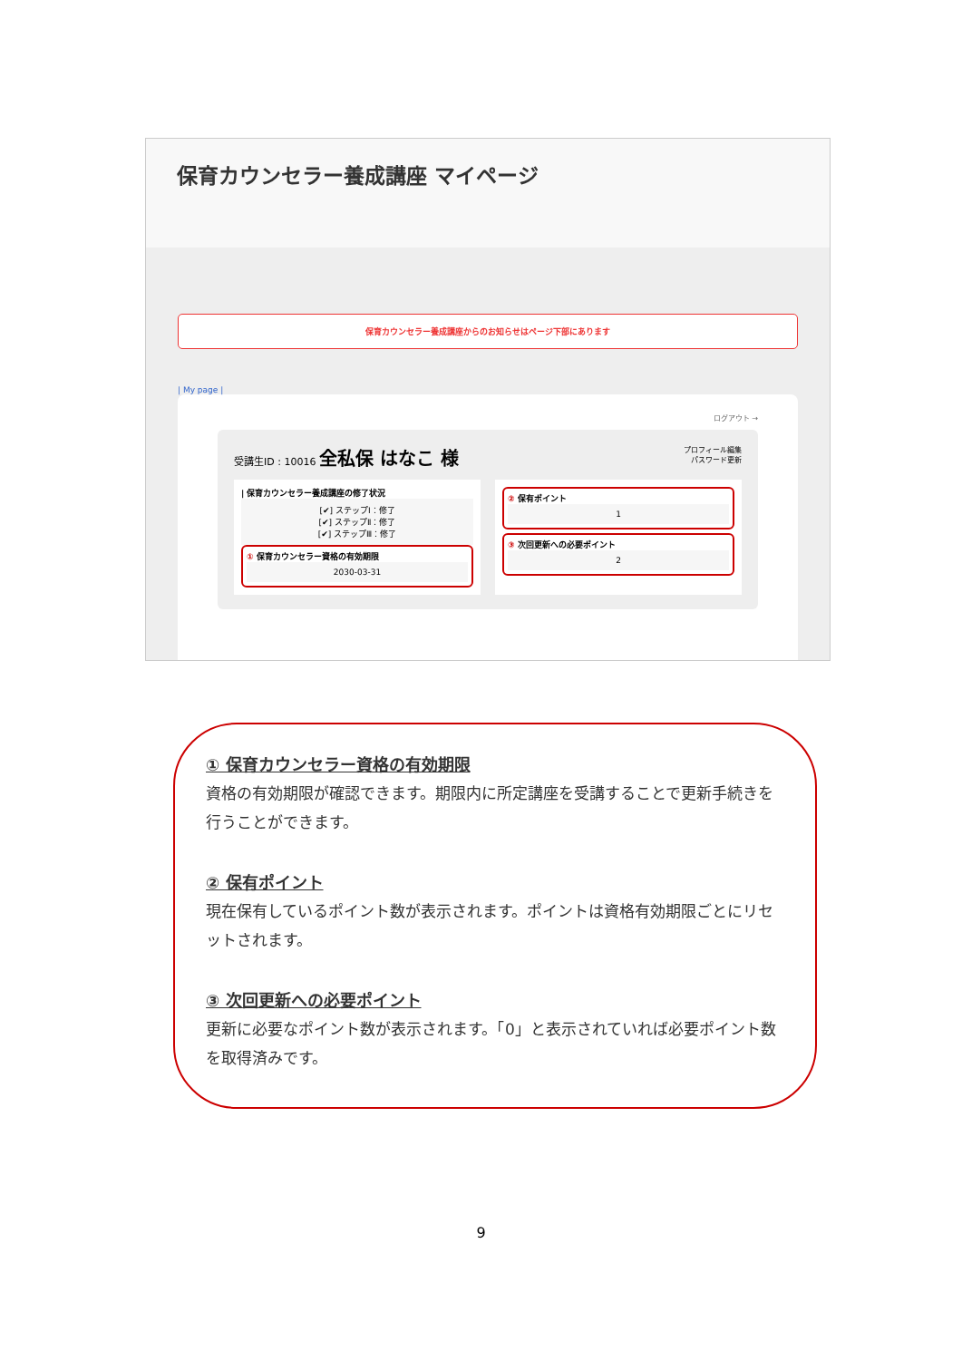保育カウンセラー養成講座 マイページ
保育カウンセラー養成講座からのお知らせはページ下部にあります
| My page |
ログアウト →
受講生ID : 10016 全私保 はなこ 様
プロフィール編集
パスワード更新
| 保育カウンセラー養成講座の修了状況
[✔] ステップⅠ：修了
[✔] ステップⅡ：修了
[✔] ステップⅢ：修了
① 保育カウンセラー資格の有効期限
2030-03-31
② 保有ポイント
1
③ 次回更新への必要ポイント
2
① 保育カウンセラー資格の有効期限
資格の有効期限が確認できます。期限内に所定講座を受講することで更新手続きを行うことができます。
② 保有ポイント
現在保有しているポイント数が表示されます。ポイントは資格有効期限ごとにリセットされます。
③ 次回更新への必要ポイント
更新に必要なポイント数が表示されます。「0」と表示されていれば必要ポイント数を取得済みです。
9